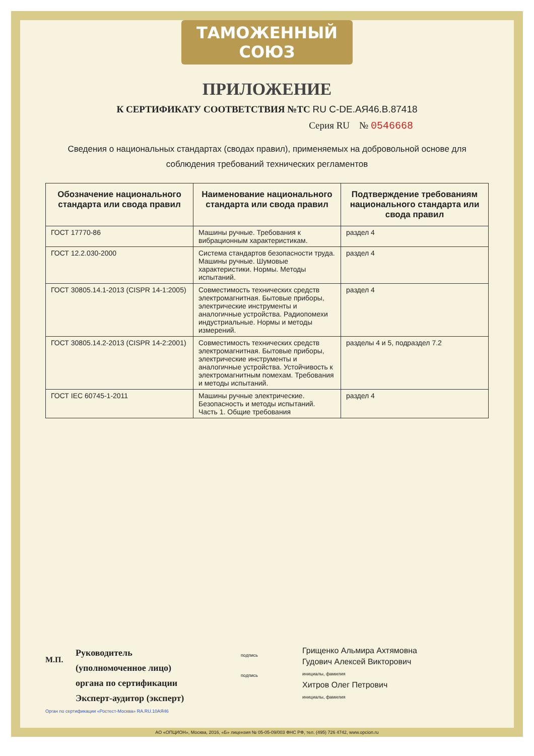ТАМОЖЕННЫЙ СОЮЗ
ПРИЛОЖЕНИЕ
К СЕРТИФИКАТУ СООТВЕТСТВИЯ №ТС RU C-DE.АЯ46.В.87418
Серия RU № 0546668
Сведения о национальных стандартах (сводах правил), применяемых на добровольной основе для соблюдения требований технических регламентов
| Обозначение национального стандарта или свода правил | Наименование национального стандарта или свода правил | Подтверждение требованиям национального стандарта или свода правил |
| --- | --- | --- |
| ГОСТ 17770-86 | Машины ручные. Требования к вибрационным характеристикам. | раздел 4 |
| ГОСТ 12.2.030-2000 | Система стандартов безопасности труда. Машины ручные. Шумовые характеристики. Нормы. Методы испытаний. | раздел 4 |
| ГОСТ 30805.14.1-2013 (CISPR 14-1:2005) | Совместимость технических средств электромагнитная. Бытовые приборы, электрические инструменты и аналогичные устройства. Радиопомехи индустриальные. Нормы и методы измерений. | раздел 4 |
| ГОСТ 30805.14.2-2013 (CISPR 14-2:2001) | Совместимость технических средств электромагнитная. Бытовые приборы, электрические инструменты и аналогичные устройства. Устойчивость к электромагнитным помехам. Требования и методы испытаний. | разделы 4 и 5, подраздел 7.2 |
| ГОСТ IEC 60745-1-2011 | Машины ручные электрические. Безопасность и методы испытаний. Часть 1. Общие требования | раздел 4 |
М.П.
Руководитель (уполномоченное лицо) органа по сертификации
Эксперт-аудитор (эксперт)
подпись
подпись
Грищенко Альмира Ахтямовна
Гудович Алексей Викторович
инициалы, фамилия
Хитров Олег Петрович
инициалы, фамилия
Орган по сертификации «Ростест-Москва» RA.RU.10АЯ46
АО «ОПЦИОН», Москва, 2016, «Б» лицензия № 05-05-09/003 ФНС РФ, тел. (495) 726 4742, www.opcion.ru